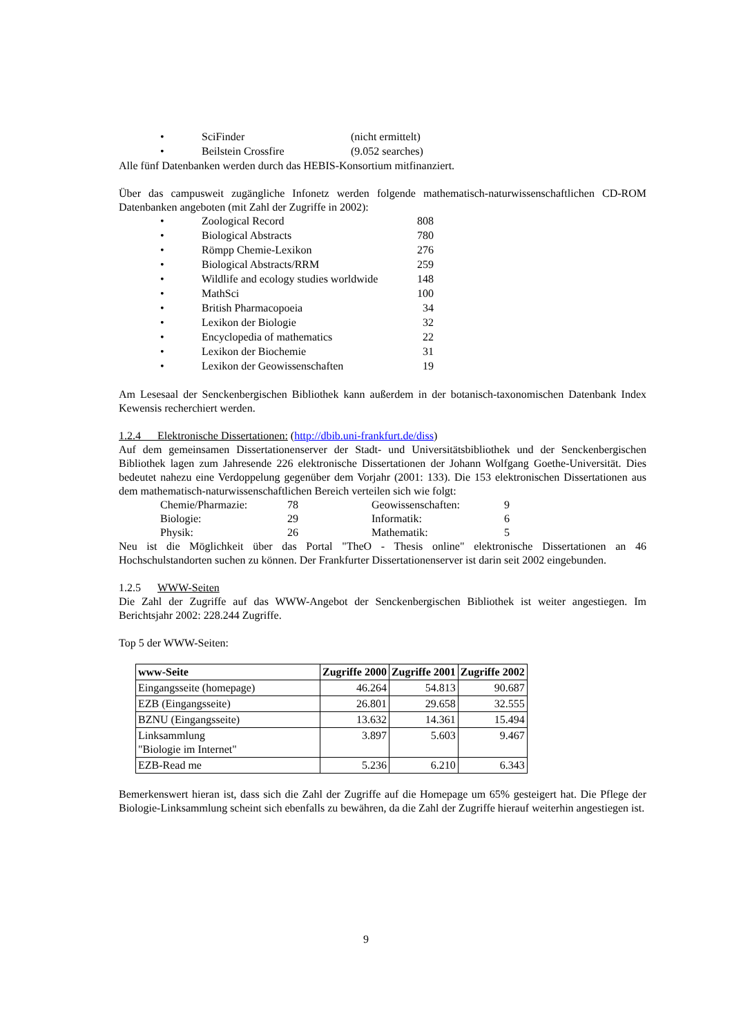• SciFinder (nicht ermittelt)
• Beilstein Crossfire (9.052 searches)
Alle fünf Datenbanken werden durch das HEBIS-Konsortium mitfinanziert.
Über das campusweit zugängliche Infonetz werden folgende mathematisch-naturwissenschaftlichen CD-ROM Datenbanken angeboten (mit Zahl der Zugriffe in 2002):
• Zoological Record 808
• Biological Abstracts 780
• Römpp Chemie-Lexikon 276
• Biological Abstracts/RRM 259
• Wildlife and ecology studies worldwide 148
• MathSci 100
• British Pharmacopoeia 34
• Lexikon der Biologie 32
• Encyclopedia of mathematics 22
• Lexikon der Biochemie 31
• Lexikon der Geowissenschaften 19
Am Lesesaal der Senckenbergischen Bibliothek kann außerdem in der botanisch-taxonomischen Datenbank Index Kewensis recherchiert werden.
1.2.4 Elektronische Dissertationen: (http://dbib.uni-frankfurt.de/diss)
Auf dem gemeinsamen Dissertationenserver der Stadt- und Universitätsbibliothek und der Senckenbergischen Bibliothek lagen zum Jahresende 226 elektronische Dissertationen der Johann Wolfgang Goethe-Universität. Dies bedeutet nahezu eine Verdoppelung gegenüber dem Vorjahr (2001: 133). Die 153 elektronischen Dissertationen aus dem mathematisch-naturwissenschaftlichen Bereich verteilen sich wie folgt:
Chemie/Pharmazie: 78 Geowissenschaften: 9
Biologie: 29 Informatik: 6
Physik: 26 Mathematik: 5
Neu ist die Möglichkeit über das Portal "TheO - Thesis online" elektronische Dissertationen an 46 Hochschulstandorten suchen zu können. Der Frankfurter Dissertationenserver ist darin seit 2002 eingebunden.
1.2.5 WWW-Seiten
Die Zahl der Zugriffe auf das WWW-Angebot der Senckenbergischen Bibliothek ist weiter angestiegen. Im Berichtsjahr 2002: 228.244 Zugriffe.
Top 5 der WWW-Seiten:
| www-Seite | Zugriffe 2000 | Zugriffe 2001 | Zugriffe 2002 |
| --- | --- | --- | --- |
| Eingangsseite (homepage) | 46.264 | 54.813 | 90.687 |
| EZB (Eingangsseite) | 26.801 | 29.658 | 32.555 |
| BZNU (Eingangsseite) | 13.632 | 14.361 | 15.494 |
| Linksammlung "Biologie im Internet" | 3.897 | 5.603 | 9.467 |
| EZB-Read me | 5.236 | 6.210 | 6.343 |
Bemerkenswert hieran ist, dass sich die Zahl der Zugriffe auf die Homepage um 65% gesteigert hat. Die Pflege der Biologie-Linksammlung scheint sich ebenfalls zu bewähren, da die Zahl der Zugriffe hierauf weiterhin angestiegen ist.
9